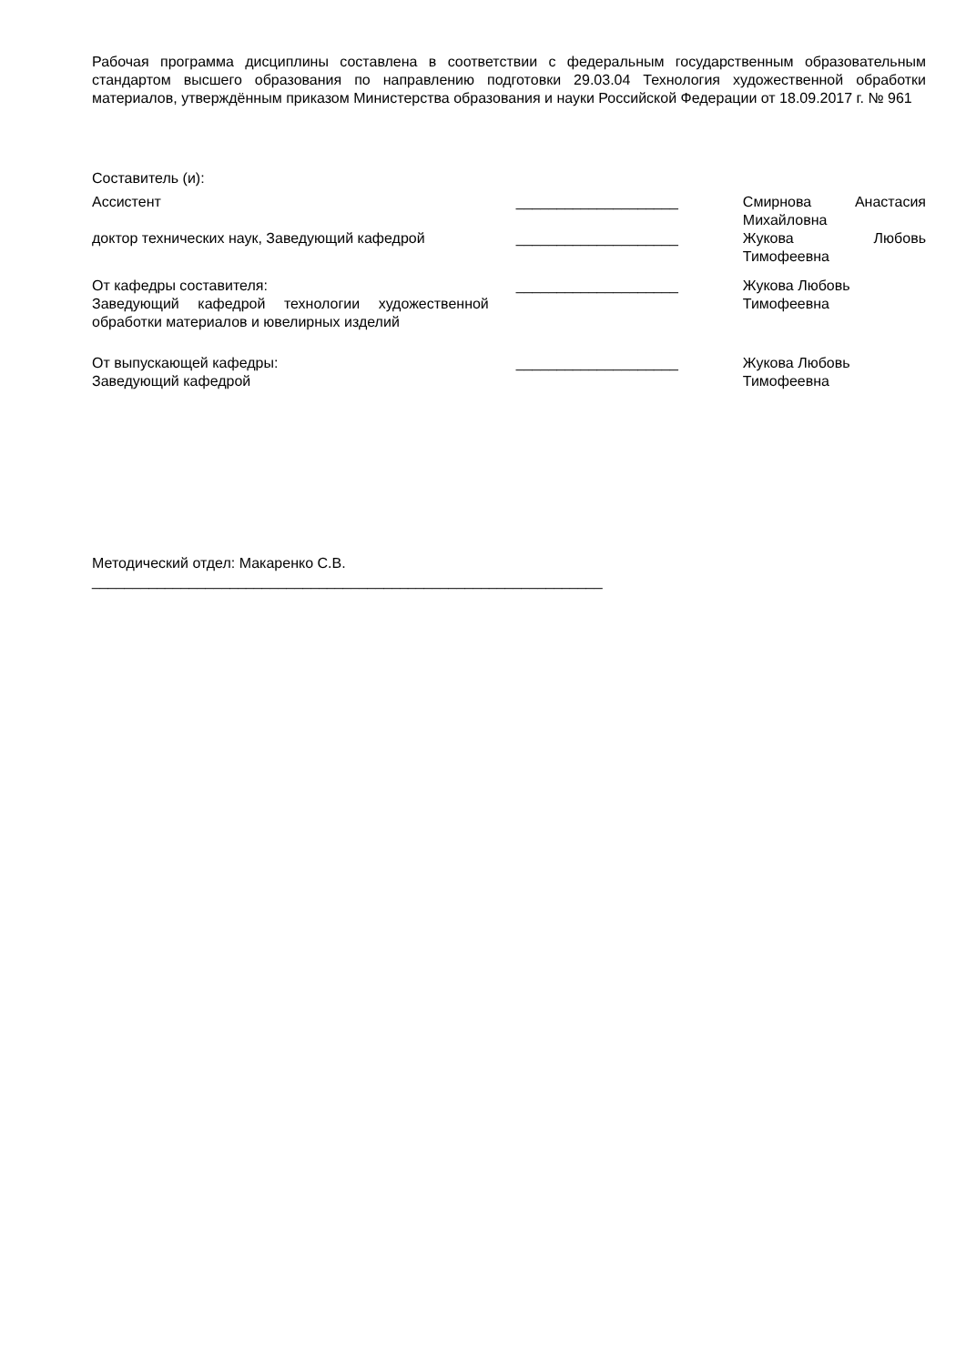Рабочая программа дисциплины составлена в соответствии с федеральным государственным образовательным стандартом высшего образования по направлению подготовки 29.03.04 Технология художественной обработки материалов, утверждённым приказом Министерства образования и науки Российской Федерации от 18.09.2017 г. № 961
Составитель (и):
Ассистент ____________________ Смирнова Анастасия
Михайловна
доктор технических наук, Заведующий кафедрой ____________________ Жукова Любовь
Тимофеевна
От кафедры составителя:
Заведующий кафедрой технологии художественной
обработки материалов и ювелирных изделий
____________________ Жукова Любовь
Тимофеевна
От выпускающей кафедры:
Заведующий кафедрой
____________________ Жукова Любовь
Тимофеевна
Методический отдел: Макаренко С.В.
_______________________________________________________________